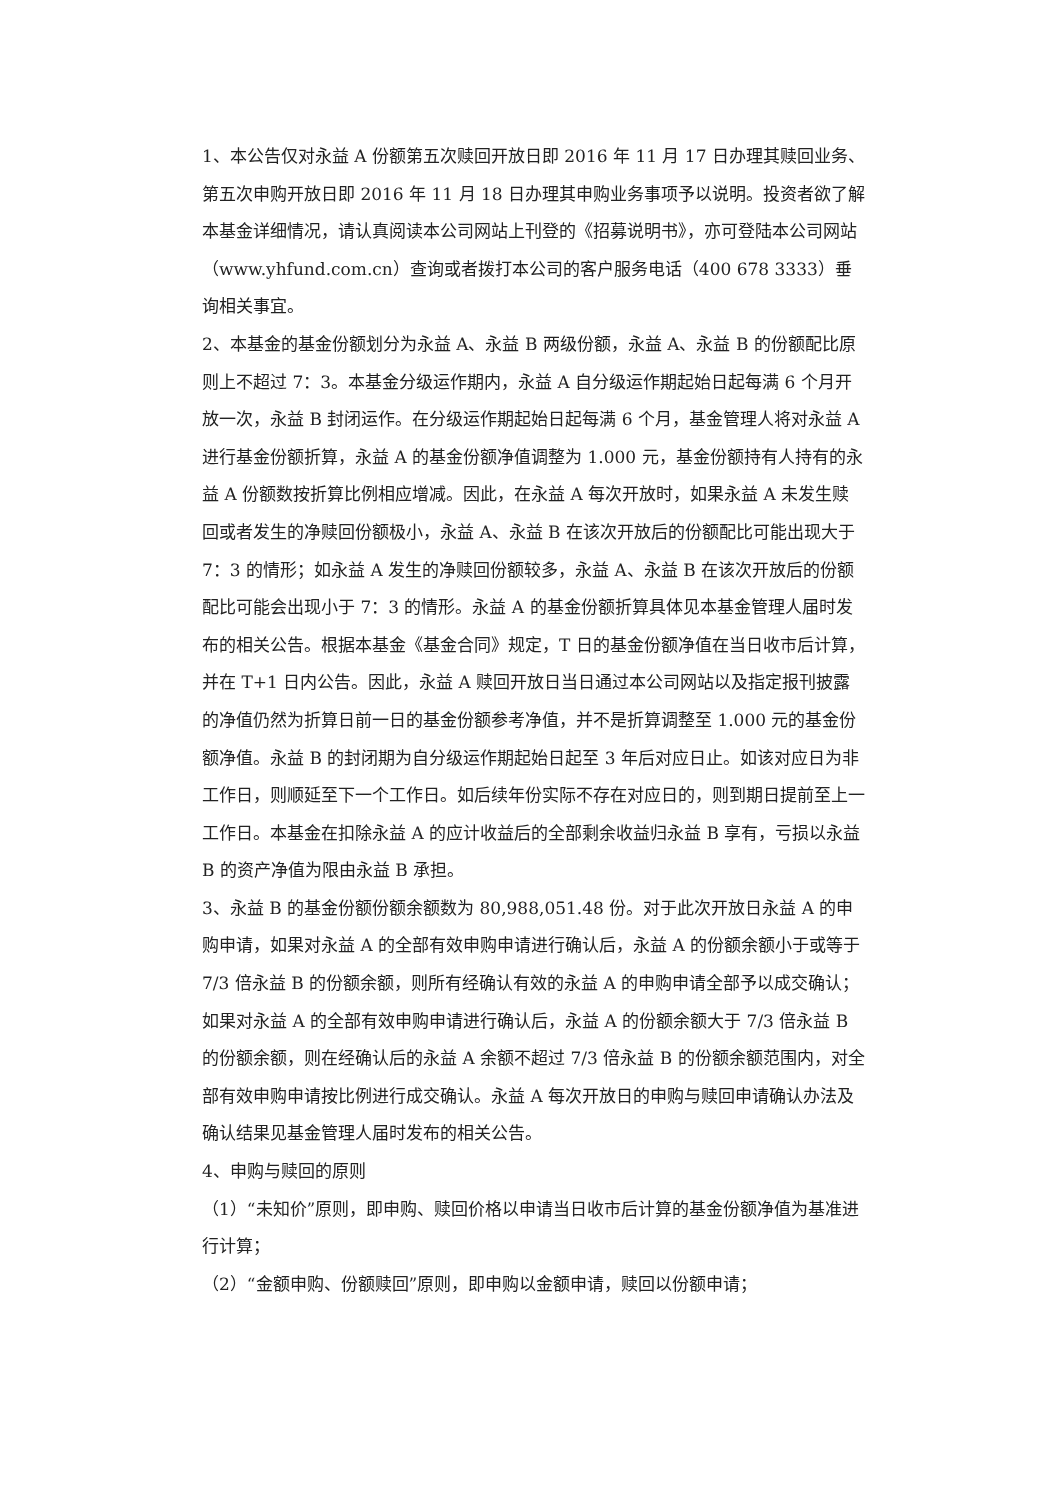1、本公告仅对永益 A 份额第五次赎回开放日即 2016 年 11 月 17 日办理其赎回业务、第五次申购开放日即 2016 年 11 月 18 日办理其申购业务事项予以说明。投资者欲了解本基金详细情况，请认真阅读本公司网站上刊登的《招募说明书》，亦可登陆本公司网站（www.yhfund.com.cn）查询或者拨打本公司的客户服务电话（400 678 3333）垂询相关事宜。
2、本基金的基金份额划分为永益 A、永益 B 两级份额，永益 A、永益 B 的份额配比原则上不超过 7：3。本基金分级运作期内，永益 A 自分级运作期起始日起每满 6 个月开放一次，永益 B 封闭运作。在分级运作期起始日起每满 6 个月，基金管理人将对永益 A 进行基金份额折算，永益 A 的基金份额净值调整为 1.000 元，基金份额持有人持有的永益 A 份额数按折算比例相应增减。因此，在永益 A 每次开放时，如果永益 A 未发生赎回或者发生的净赎回份额极小，永益 A、永益 B 在该次开放后的份额配比可能出现大于 7：3 的情形；如永益 A 发生的净赎回份额较多，永益 A、永益 B 在该次开放后的份额配比可能会出现小于 7：3 的情形。永益 A 的基金份额折算具体见本基金管理人届时发布的相关公告。根据本基金《基金合同》规定，T 日的基金份额净值在当日收市后计算，并在 T+1 日内公告。因此，永益 A 赎回开放日当日通过本公司网站以及指定报刊披露的净值仍然为折算日前一日的基金份额参考净值，并不是折算调整至 1.000 元的基金份额净值。永益 B 的封闭期为自分级运作期起始日起至 3 年后对应日止。如该对应日为非工作日，则顺延至下一个工作日。如后续年份实际不存在对应日的，则到期日提前至上一工作日。本基金在扣除永益 A 的应计收益后的全部剩余收益归永益 B 享有，亏损以永益 B 的资产净值为限由永益 B 承担。
3、永益 B 的基金份额份额余额数为 80,988,051.48 份。对于此次开放日永益 A 的申购申请，如果对永益 A 的全部有效申购申请进行确认后，永益 A 的份额余额小于或等于 7/3 倍永益 B 的份额余额，则所有经确认有效的永益 A 的申购申请全部予以成交确认；如果对永益 A 的全部有效申购申请进行确认后，永益 A 的份额余额大于 7/3 倍永益 B 的份额余额，则在经确认后的永益 A 余额不超过 7/3 倍永益 B 的份额余额范围内，对全部有效申购申请按比例进行成交确认。永益 A 每次开放日的申购与赎回申请确认办法及确认结果见基金管理人届时发布的相关公告。
4、申购与赎回的原则
（1）“未知价”原则，即申购、赎回价格以申请当日收市后计算的基金份额净值为基准进行计算；
（2）“金额申购、份额赎回”原则，即申购以金额申请，赎回以份额申请；